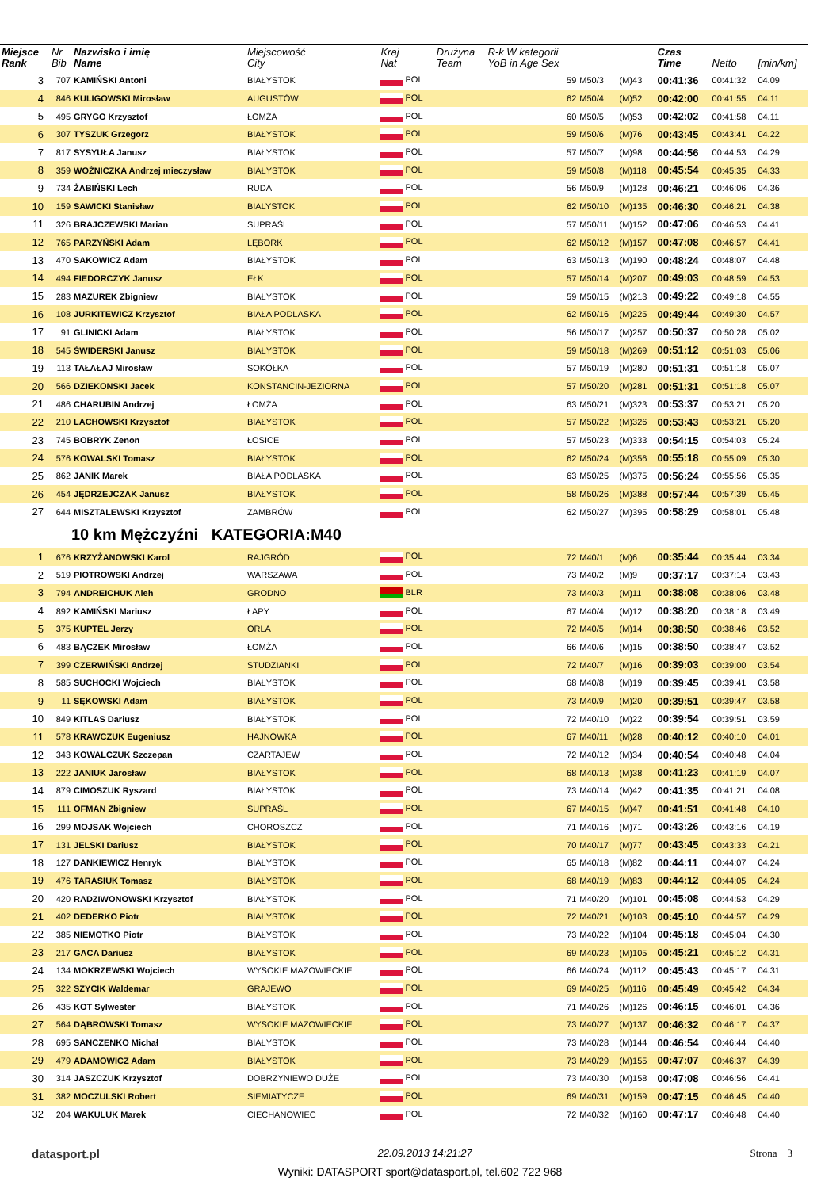| Miejsce Rank | Nr Bib | Nazwisko i imię Name | Miejscowość City | Kraj Nat | Drużyna Team | R-k W kategorii YoB in Age Sex | | | Czas Time | Netto | [min/km] |
| --- | --- | --- | --- | --- | --- | --- | --- | --- | --- | --- | --- |
| 3 | 707 | KAMIŃSKI Antoni | BIAŁYSTOK | POL | | 59 | M50/3 | (M)43 | 00:41:36 | 00:41:32 | 04.09 |
| 4 | 846 | KULIGOWSKI Mirosław | AUGUSTÓW | POL | | 62 | M50/4 | (M)52 | 00:42:00 | 00:41:55 | 04.11 |
| 5 | 495 | GRYGO Krzysztof | ŁOMŻA | POL | | 60 | M50/5 | (M)53 | 00:42:02 | 00:41:58 | 04.11 |
| 6 | 307 | TYSZUK Grzegorz | BIAŁYSTOK | POL | | 59 | M50/6 | (M)76 | 00:43:45 | 00:43:41 | 04.22 |
| 7 | 817 | SYSYUŁA Janusz | BIAŁYSTOK | POL | | 57 | M50/7 | (M)98 | 00:44:56 | 00:44:53 | 04.29 |
| 8 | 359 | WOŹNICZKA Andrzej mieczysław | BIAŁYSTOK | POL | | 59 | M50/8 | (M)118 | 00:45:54 | 00:45:35 | 04.33 |
| 9 | 734 | ŻABIŃSKI Lech | RUDA | POL | | 56 | M50/9 | (M)128 | 00:46:21 | 00:46:06 | 04.36 |
| 10 | 159 | SAWICKI Stanisław | BIALYSTOK | POL | | 62 | M50/10 | (M)135 | 00:46:30 | 00:46:21 | 04.38 |
| 11 | 326 | BRAJCZEWSKI Marian | SUPRAŚL | POL | | 57 | M50/11 | (M)152 | 00:47:06 | 00:46:53 | 04.41 |
| 12 | 765 | PARZYŃSKI Adam | LĘBORK | POL | | 62 | M50/12 | (M)157 | 00:47:08 | 00:46:57 | 04.41 |
| 13 | 470 | SAKOWICZ Adam | BIAŁYSTOK | POL | | 63 | M50/13 | (M)190 | 00:48:24 | 00:48:07 | 04.48 |
| 14 | 494 | FIEDORCZYK Janusz | EŁK | POL | | 57 | M50/14 | (M)207 | 00:49:03 | 00:48:59 | 04.53 |
| 15 | 283 | MAZUREK Zbigniew | BIAŁYSTOK | POL | | 59 | M50/15 | (M)213 | 00:49:22 | 00:49:18 | 04.55 |
| 16 | 108 | JURKITEWICZ Krzysztof | BIAŁA PODLASKA | POL | | 62 | M50/16 | (M)225 | 00:49:44 | 00:49:30 | 04.57 |
| 17 | 91 | GLINICKI Adam | BIAŁYSTOK | POL | | 56 | M50/17 | (M)257 | 00:50:37 | 00:50:28 | 05.02 |
| 18 | 545 | ŚWIDERSKI Janusz | BIAŁYSTOK | POL | | 59 | M50/18 | (M)269 | 00:51:12 | 00:51:03 | 05.06 |
| 19 | 113 | TAŁAŁAJ Mirosław | SOKÓŁKA | POL | | 57 | M50/19 | (M)280 | 00:51:31 | 00:51:18 | 05.07 |
| 20 | 566 | DZIEKONSKI Jacek | KONSTANCIN-JEZIORNA | POL | | 57 | M50/20 | (M)281 | 00:51:31 | 00:51:18 | 05.07 |
| 21 | 486 | CHARUBIN Andrzej | ŁOMŻA | POL | | 63 | M50/21 | (M)323 | 00:53:37 | 00:53:21 | 05.20 |
| 22 | 210 | LACHOWSKI Krzysztof | BIAŁYSTOK | POL | | 57 | M50/22 | (M)326 | 00:53:43 | 00:53:21 | 05.20 |
| 23 | 745 | BOBRYK Zenon | ŁOSICE | POL | | 57 | M50/23 | (M)333 | 00:54:15 | 00:54:03 | 05.24 |
| 24 | 576 | KOWALSKI Tomasz | BIAŁYSTOK | POL | | 62 | M50/24 | (M)356 | 00:55:18 | 00:55:09 | 05.30 |
| 25 | 862 | JANIK Marek | BIAŁA PODLASKA | POL | | 63 | M50/25 | (M)375 | 00:56:24 | 00:55:56 | 05.35 |
| 26 | 454 | JĘDRZEJCZAK Janusz | BIAŁYSTOK | POL | | 58 | M50/26 | (M)388 | 00:57:44 | 00:57:39 | 05.45 |
| 27 | 644 | MISZTALEWSKI Krzysztof | ZAMBRÓW | POL | | 62 | M50/27 | (M)395 | 00:58:29 | 00:58:01 | 05.48 |
| 10 km Mężczyźni KATEGORIA:M40 | | | | | | | | | | | |
| 1 | 676 | KRZYŻANOWSKI Karol | RAJGRÓD | POL | | 72 | M40/1 | (M)6 | 00:35:44 | 00:35:44 | 03.34 |
| 2 | 519 | PIOTROWSKI Andrzej | WARSZAWA | POL | | 73 | M40/2 | (M)9 | 00:37:17 | 00:37:14 | 03.43 |
| 3 | 794 | ANDREICHUK Aleh | GRODNO | BLR | | 73 | M40/3 | (M)11 | 00:38:08 | 00:38:06 | 03.48 |
| 4 | 892 | KAMIŃSKI Mariusz | ŁAPY | POL | | 67 | M40/4 | (M)12 | 00:38:20 | 00:38:18 | 03.49 |
| 5 | 375 | KUPTEL Jerzy | ORLA | POL | | 72 | M40/5 | (M)14 | 00:38:50 | 00:38:46 | 03.52 |
| 6 | 483 | BĄCZEK Mirosław | ŁOMŻA | POL | | 66 | M40/6 | (M)15 | 00:38:50 | 00:38:47 | 03.52 |
| 7 | 399 | CZERWIŃSKI Andrzej | STUDZIANKI | POL | | 72 | M40/7 | (M)16 | 00:39:03 | 00:39:00 | 03.54 |
| 8 | 585 | SUCHOCKI Wojciech | BIAŁYSTOK | POL | | 68 | M40/8 | (M)19 | 00:39:45 | 00:39:41 | 03.58 |
| 9 | 11 | SĘKOWSKI Adam | BIAŁYSTOK | POL | | 73 | M40/9 | (M)20 | 00:39:51 | 00:39:47 | 03.58 |
| 10 | 849 | KITLAS Dariusz | BIAŁYSTOK | POL | | 72 | M40/10 | (M)22 | 00:39:54 | 00:39:51 | 03.59 |
| 11 | 578 | KRAWCZUK Eugeniusz | HAJNÓWKA | POL | | 67 | M40/11 | (M)28 | 00:40:12 | 00:40:10 | 04.01 |
| 12 | 343 | KOWALCZUK Szczepan | CZARTAJEW | POL | | 72 | M40/12 | (M)34 | 00:40:54 | 00:40:48 | 04.04 |
| 13 | 222 | JANIUK Jarosław | BIAŁYSTOK | POL | | 68 | M40/13 | (M)38 | 00:41:23 | 00:41:19 | 04.07 |
| 14 | 879 | CIMOSZUK Ryszard | BIAŁYSTOK | POL | | 73 | M40/14 | (M)42 | 00:41:35 | 00:41:21 | 04.08 |
| 15 | 111 | OFMAN Zbigniew | SUPRAŚL | POL | | 67 | M40/15 | (M)47 | 00:41:51 | 00:41:48 | 04.10 |
| 16 | 299 | MOJSAK Wojciech | CHOROSZCZ | POL | | 71 | M40/16 | (M)71 | 00:43:26 | 00:43:16 | 04.19 |
| 17 | 131 | JELSKI Dariusz | BIAŁYSTOK | POL | | 70 | M40/17 | (M)77 | 00:43:45 | 00:43:33 | 04.21 |
| 18 | 127 | DANKIEWICZ Henryk | BIAŁYSTOK | POL | | 65 | M40/18 | (M)82 | 00:44:11 | 00:44:07 | 04.24 |
| 19 | 476 | TARASIUK Tomasz | BIAŁYSTOK | POL | | 68 | M40/19 | (M)83 | 00:44:12 | 00:44:05 | 04.24 |
| 20 | 420 | RADZIWONOWSKI Krzysztof | BIAŁYSTOK | POL | | 71 | M40/20 | (M)101 | 00:45:08 | 00:44:53 | 04.29 |
| 21 | 402 | DEDERKO Piotr | BIAŁYSTOK | POL | | 72 | M40/21 | (M)103 | 00:45:10 | 00:44:57 | 04.29 |
| 22 | 385 | NIEMOTKO Piotr | BIAŁYSTOK | POL | | 73 | M40/22 | (M)104 | 00:45:18 | 00:45:04 | 04.30 |
| 23 | 217 | GACA Dariusz | BIAŁYSTOK | POL | | 69 | M40/23 | (M)105 | 00:45:21 | 00:45:12 | 04.31 |
| 24 | 134 | MOKRZEWSKI Wojciech | WYSOKIE MAZOWIECKIE | POL | | 66 | M40/24 | (M)112 | 00:45:43 | 00:45:17 | 04.31 |
| 25 | 322 | SZYCIK Waldemar | GRAJEWO | POL | | 69 | M40/25 | (M)116 | 00:45:49 | 00:45:42 | 04.34 |
| 26 | 435 | KOT Sylwester | BIAŁYSTOK | POL | | 71 | M40/26 | (M)126 | 00:46:15 | 00:46:01 | 04.36 |
| 27 | 564 | DĄBROWSKI Tomasz | WYSOKIE MAZOWIECKIE | POL | | 73 | M40/27 | (M)137 | 00:46:32 | 00:46:17 | 04.37 |
| 28 | 695 | SANCZENKO Michał | BIAŁYSTOK | POL | | 73 | M40/28 | (M)144 | 00:46:54 | 00:46:44 | 04.40 |
| 29 | 479 | ADAMOWICZ Adam | BIAŁYSTOK | POL | | 73 | M40/29 | (M)155 | 00:47:07 | 00:46:37 | 04.39 |
| 30 | 314 | JASZCZUK Krzysztof | DOBRZYNIEWO DUŻE | POL | | 73 | M40/30 | (M)158 | 00:47:08 | 00:46:56 | 04.41 |
| 31 | 382 | MOCZULSKI Robert | SIEMIATYCZE | POL | | 69 | M40/31 | (M)159 | 00:47:15 | 00:46:45 | 04.40 |
| 32 | 204 | WAKULUK Marek | CIECHANOWIEC | POL | | 72 | M40/32 | (M)160 | 00:47:17 | 00:46:48 | 04.40 |
datasport.pl
22.09.2013 14:21:27 Strona 3
Wyniki: DATASPORT sport@datasport.pl, tel.602 722 968